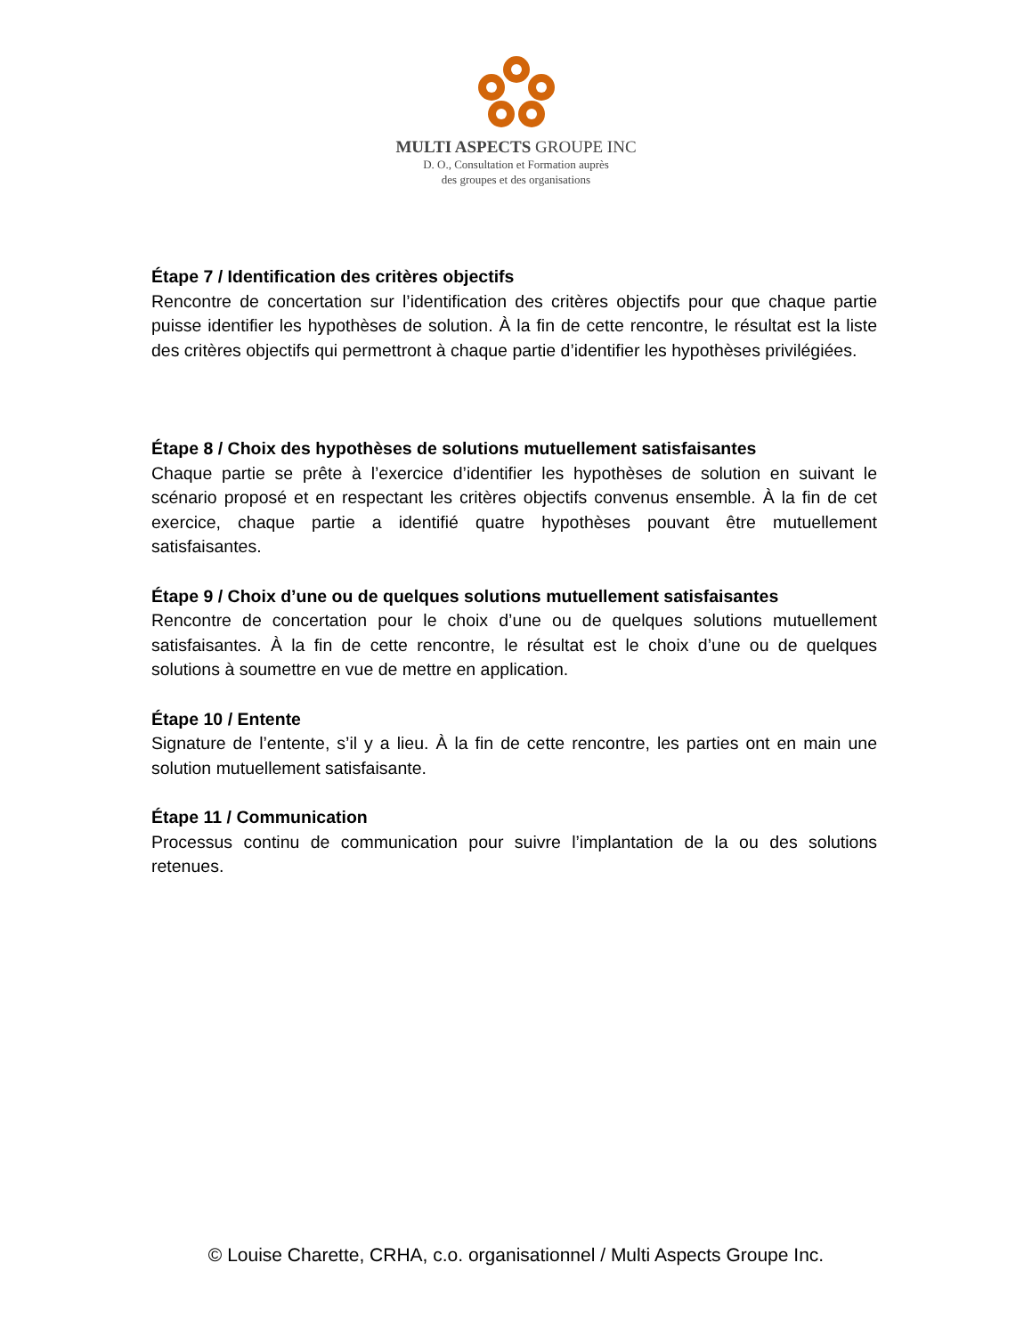MULTI ASPECTS GROUPE INC
D. O., Consultation et Formation auprès
des groupes et des organisations
Étape 7 / Identification des critères objectifs
Rencontre de concertation sur l’identification des critères objectifs pour que chaque partie puisse identifier les hypothèses de solution. À la fin de cette rencontre, le résultat est la liste des critères objectifs qui permettront à chaque partie d’identifier les hypothèses privilégiées.
Étape 8 / Choix des hypothèses de solutions mutuellement satisfaisantes
Chaque partie se prête à l’exercice d’identifier les hypothèses de solution en suivant le scénario proposé et en respectant les critères objectifs convenus ensemble. À la fin de cet exercice, chaque partie a identifié quatre hypothèses pouvant être mutuellement satisfaisantes.
Étape 9 / Choix d’une ou de quelques solutions mutuellement satisfaisantes
Rencontre de concertation pour le choix d’une ou de quelques solutions mutuellement satisfaisantes. À la fin de cette rencontre, le résultat est le choix d’une ou de quelques solutions à soumettre en vue de mettre en application.
Étape 10 / Entente
Signature de l’entente, s’il y a lieu. À la fin de cette rencontre, les parties ont en main une solution mutuellement satisfaisante.
Étape 11 / Communication
Processus continu de communication pour suivre l’implantation de la ou des solutions retenues.
© Louise Charette, CRHA, c.o. organisationnel / Multi Aspects Groupe Inc.